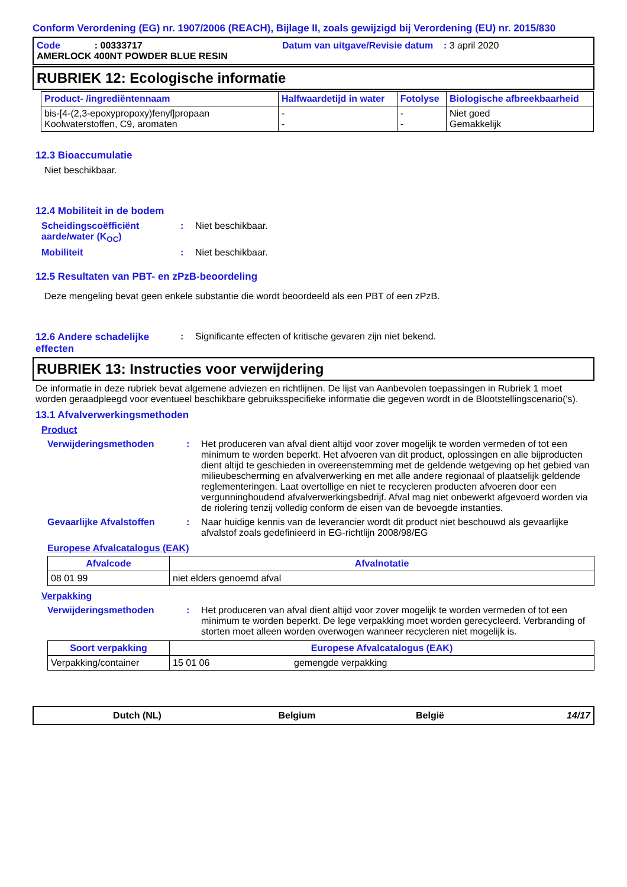Conform Verordening (EG) nr. 1907/2006 (REACH), Bijlage II, zoals gewijzigd bij Verordening (EU) nr. 2015/830
Code : 00333717 Datum van uitgave/Revisie datum : 3 april 2020
AMERLOCK 400NT POWDER BLUE RESIN
RUBRIEK 12: Ecologische informatie
| Product- /ingrediëntennaam | Halfwaardetijd in water | Fotolyse | Biologische afbreekbaarheid |
| --- | --- | --- | --- |
| bis-[4-(2,3-epoxypropoxy)fenyl]propaan Koolwaterstoffen, C9, aromaten | - - | - - | Niet goed Gemakkelijk |
12.3 Bioaccumulatie
Niet beschikbaar.
12.4 Mobiliteit in de bodem
Scheidingscoëfficiënt aarde/water (K<sub>OC</sub>)
: Niet beschikbaar.
Mobiliteit : Niet beschikbaar.
12.5 Resultaten van PBT- en zPzB-beoordeling
Deze mengeling bevat geen enkele substantie die wordt beoordeeld als een PBT of een zPzB.
12.6 Andere schadelijke effecten
: Significante effecten of kritische gevaren zijn niet bekend.
RUBRIEK 13: Instructies voor verwijdering
De informatie in deze rubriek bevat algemene adviezen en richtlijnen. De lijst van Aanbevolen toepassingen in Rubriek 1 moet worden geraadpleegd voor eventueel beschikbare gebruiksspecifieke informatie die gegeven wordt in de Blootstellingscenario('s).
13.1 Afvalverwerkingsmethoden
Product
Verwijderingsmethoden : Het produceren van afval dient altijd voor zover mogelijk te worden vermeden of tot een minimum te worden beperkt. Het afvoeren van dit product, oplossingen en alle bijproducten dient altijd te geschieden in overeenstemming met de geldende wetgeving op het gebied van milieubescherming en afvalverwerking en met alle andere regionaal of plaatselijk geldende reglementeringen. Laat overtollige en niet te recycleren producten afvoeren door een vergunninghoudend afvalverwerkingsbedrijf. Afval mag niet onbewerkt afgevoerd worden via de riolering tenzij volledig conform de eisen van de bevoegde instanties.
Gevaarlijke Afvalstoffen : Naar huidige kennis van de leverancier wordt dit product niet beschouwd als gevaarlijke afvalstof zoals gedefinieerd in EG-richtlijn 2008/98/EG
Europese Afvalcatalogus (EAK)
| Afvalcode | Afvalnotatie |
| --- | --- |
| 08 01 99 | niet elders genoemd afval |
Verpakking
Verwijderingsmethoden : Het produceren van afval dient altijd voor zover mogelijk te worden vermeden of tot een minimum te worden beperkt. De lege verpakking moet worden gerecycleerd. Verbranding of storten moet alleen worden overwogen wanneer recycleren niet mogelijk is.
| Soort verpakking | Europese Afvalcatalogus (EAK) | |
| --- | --- | --- |
| Verpakking/container | 15 01 06 | gemengde verpakking |
Dutch (NL) Belgium België 14/17